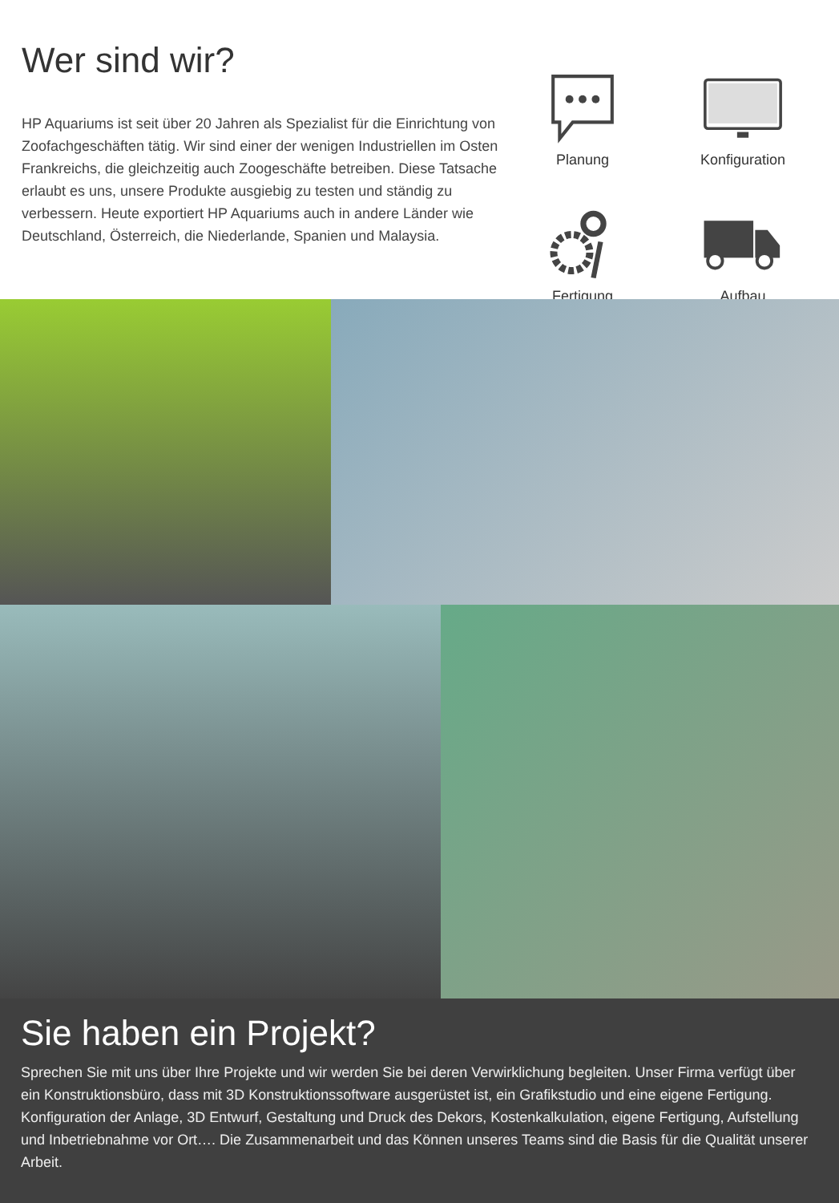Wer sind wir?
HP Aquariums ist seit über 20 Jahren als Spezialist für die Einrichtung von Zoofachgeschäften tätig. Wir sind einer der wenigen Industriellen im Osten Frankreichs, die gleichzeitig auch Zoogeschäfte betreiben. Diese Tatsache erlaubt es uns, unsere Produkte ausgiebig zu testen und ständig zu verbessern. Heute exportiert HP Aquariums auch in andere Länder wie Deutschland, Österreich, die Niederlande, Spanien und Malaysia.
Planung
Konfiguration
Fertigung
Aufbau
Sie haben ein Projekt?
Sprechen Sie mit uns über Ihre Projekte und wir werden Sie bei deren Verwirklichung begleiten. Unser Firma verfügt über ein Konstruktionsbüro, dass mit 3D Konstruktionssoftware ausgerüstet ist, ein Grafikstudio und eine eigene Fertigung. Konfiguration der Anlage, 3D Entwurf, Gestaltung und Druck des Dekors, Kostenkalkulation, eigene Fertigung, Aufstellung und Inbetriebnahme vor Ort…. Die Zusammenarbeit und das Können unseres Teams sind die Basis für die Qualität unserer Arbeit.